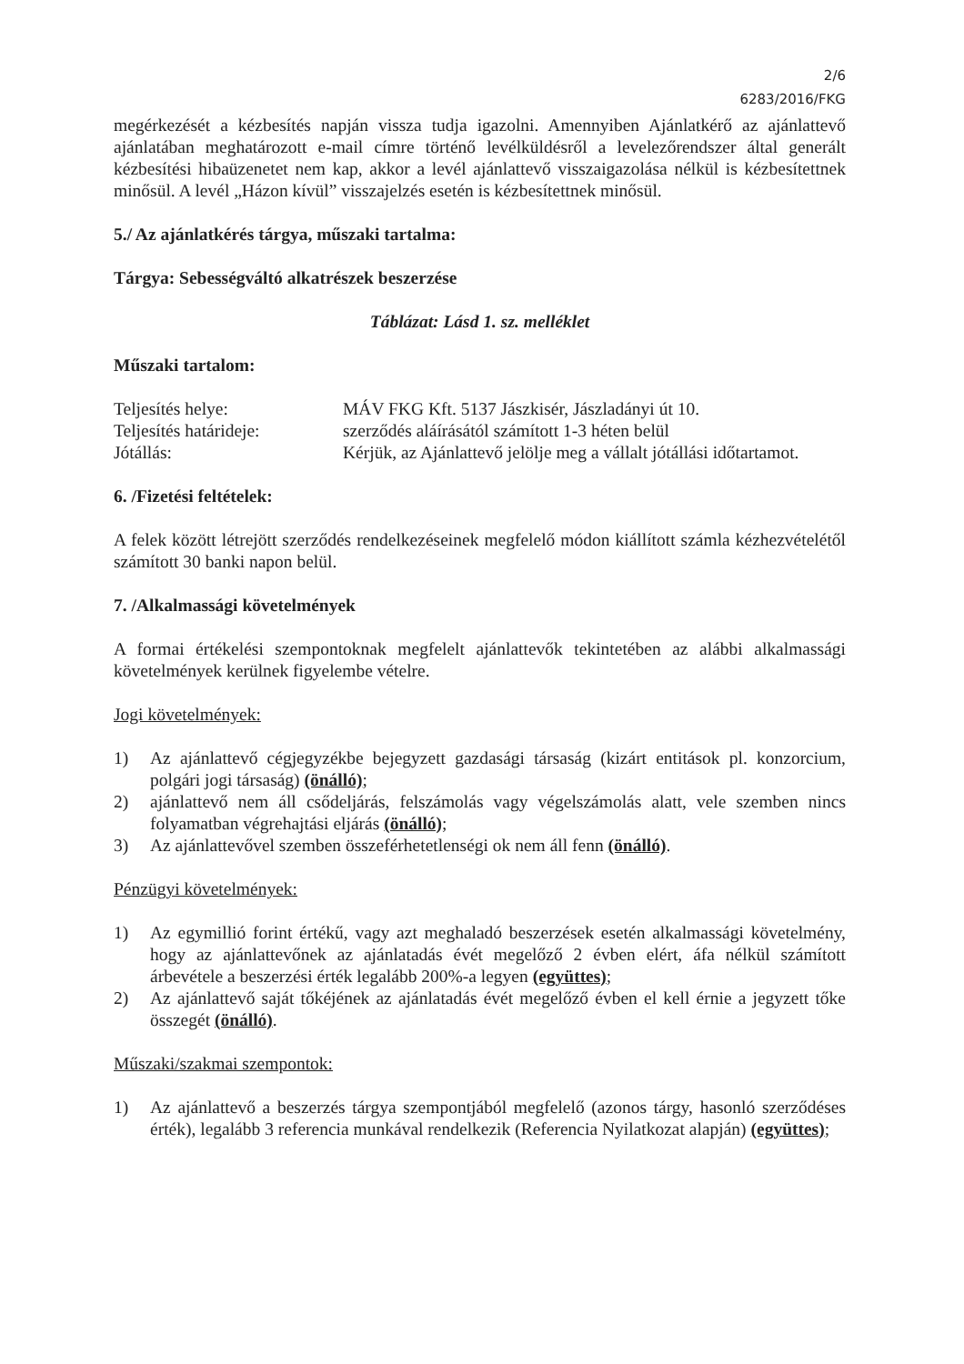2/6
6283/2016/FKG
megérkezését a kézbesítés napján vissza tudja igazolni. Amennyiben Ajánlatkérő az ajánlattevő ajánlatában meghatározott e-mail címre történő levélküldésről a levelezőrendszer által generált kézbesítési hibaüzenetet nem kap, akkor a levél ajánlattevő visszaigazolása nélkül is kézbesítettnek minősül. A levél „Házon kívül” visszajelzés esetén is kézbesítettnek minősül.
5./ Az ajánlatkérés tárgya, műszaki tartalma:
Tárgya: Sebességváltó alkatrészek beszerzése
Táblázat: Lásd 1. sz. melléklet
Műszaki tartalom:
| Teljesítés helye: | MÁV FKG Kft. 5137 Jászkisér, Jászladányi út 10. |
| Teljesítés határideje: | szerződés aláírásától számított 1-3 héten belül |
| Jótállás: | Kérjük, az Ajánlattevő jelölje meg a vállalt jótállási időtartamot. |
6. /Fizetési feltételek:
A felek között létrejött szerződés rendelkezéseinek megfelelő módon kiállított számla kézhezvételétől számított 30 banki napon belül.
7. /Alkalmassági követelmények
A formai értékelési szempontoknak megfelelt ajánlattevők tekintetében az alábbi alkalmassági követelmények kerülnek figyelembe vételre.
Jogi követelmények:
1) Az ajánlattevő cégjegyzékbe bejegyzett gazdasági társaság (kizárt entitások pl. konzorcium, polgári jogi társaság) (önálló);
2) ajánlattevő nem áll csődeljárás, felszámolás vagy végelszámolás alatt, vele szemben nincs folyamatban végrehajtási eljárás (önálló);
3) Az ajánlattevővel szemben összeférhetetlenségi ok nem áll fenn (önálló).
Pénzügyi követelmények:
1) Az egymillió forint értékű, vagy azt meghaladó beszerzések esetén alkalmassági követelmény, hogy az ajánlattevőnek az ajánlatadás évét megelőző 2 évben elért, áfa nélkül számított árbevétele a beszerzési érték legalább 200%-a legyen (együttes);
2) Az ajánlattevő saját tőkéjének az ajánlatadás évét megelőző évben el kell érnie a jegyzett tőke összegét (önálló).
Műszaki/szakmai szempontok:
1) Az ajánlattevő a beszerzés tárgya szempontjából megfelelő (azonos tárgy, hasonló szerződéses érték), legalább 3 referencia munkával rendelkezik (Referencia Nyilatkozat alapján) (együttes);